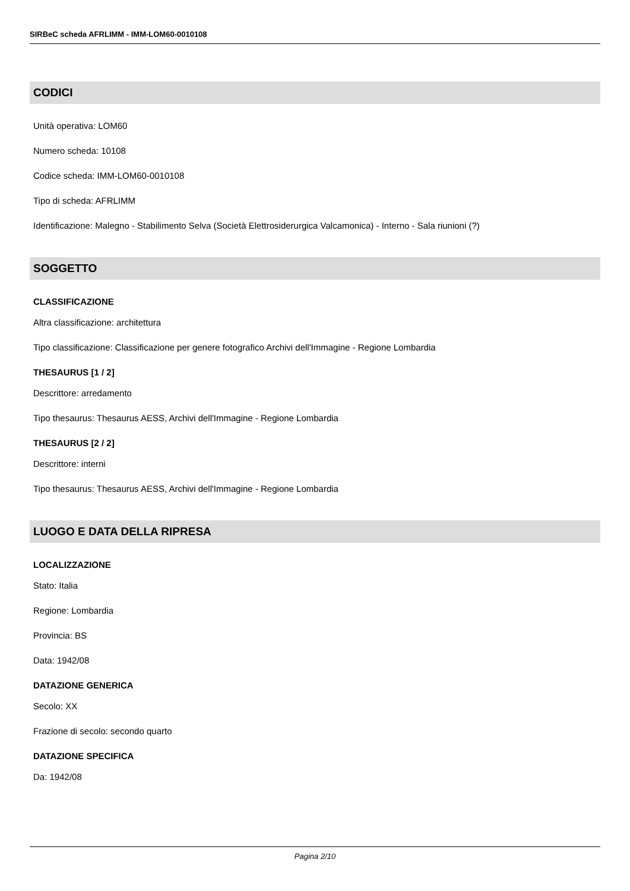SIRBeC scheda AFRLIMM - IMM-LOM60-0010108
CODICI
Unità operativa: LOM60
Numero scheda: 10108
Codice scheda: IMM-LOM60-0010108
Tipo di scheda: AFRLIMM
Identificazione: Malegno - Stabilimento Selva (Società Elettrosiderurgica Valcamonica) - Interno - Sala riunioni (?)
SOGGETTO
CLASSIFICAZIONE
Altra classificazione: architettura
Tipo classificazione: Classificazione per genere fotografico Archivi dell'Immagine - Regione Lombardia
THESAURUS [1 / 2]
Descrittore: arredamento
Tipo thesaurus: Thesaurus AESS, Archivi dell'Immagine - Regione Lombardia
THESAURUS [2 / 2]
Descrittore: interni
Tipo thesaurus: Thesaurus AESS, Archivi dell'Immagine - Regione Lombardia
LUOGO E DATA DELLA RIPRESA
LOCALIZZAZIONE
Stato: Italia
Regione: Lombardia
Provincia: BS
Data: 1942/08
DATAZIONE GENERICA
Secolo: XX
Frazione di secolo: secondo quarto
DATAZIONE SPECIFICA
Da: 1942/08
Pagina 2/10